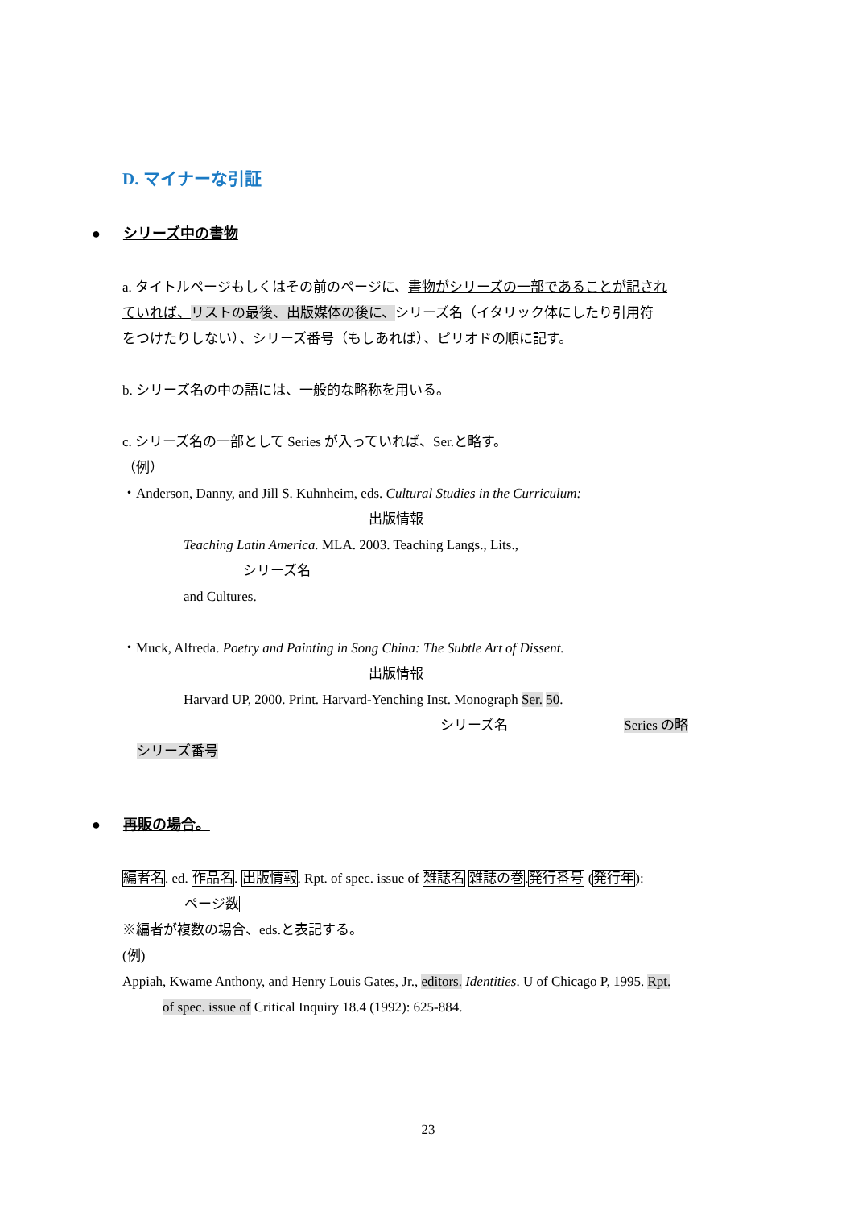D. マイナーな引証
● シリーズ中の書物
a. タイトルページもしくはその前のページに、書物がシリーズの一部であることが記され
ていれば、リストの最後、出版媒体の後に、シリーズ名（イタリック体にしたり引用符
をつけたりしない）、シリーズ番号（もしあれば）、ピリオドの順に記す。
b. シリーズ名の中の語には、一般的な略称を用いる。
c. シリーズ名の一部として Series が入っていれば、Ser.と略す。
（例）
・Anderson, Danny, and Jill S. Kuhnheim, eds. Cultural Studies in the Curriculum:
出版情報
Teaching Latin America. MLA. 2003. Teaching Langs., Lits.,
シリーズ名
and Cultures.
・Muck, Alfreda. Poetry and Painting in Song China: The Subtle Art of Dissent.
出版情報
Harvard UP, 2000. Print. Harvard-Yenching Inst. Monograph Ser. 50.
シリーズ名 Series の略
シリーズ番号
● 再販の場合。
編者名. ed. 作品名. 出版情報. Rpt. of spec. issue of 雑誌名 雑誌の巻.発行番号 (発行年):
ページ数
※編者が複数の場合、eds.と表記する。
(例)
Appiah, Kwame Anthony, and Henry Louis Gates, Jr., editors. Identities. U of Chicago P, 1995. Rpt.
of spec. issue of Critical Inquiry 18.4 (1992): 625-884.
23